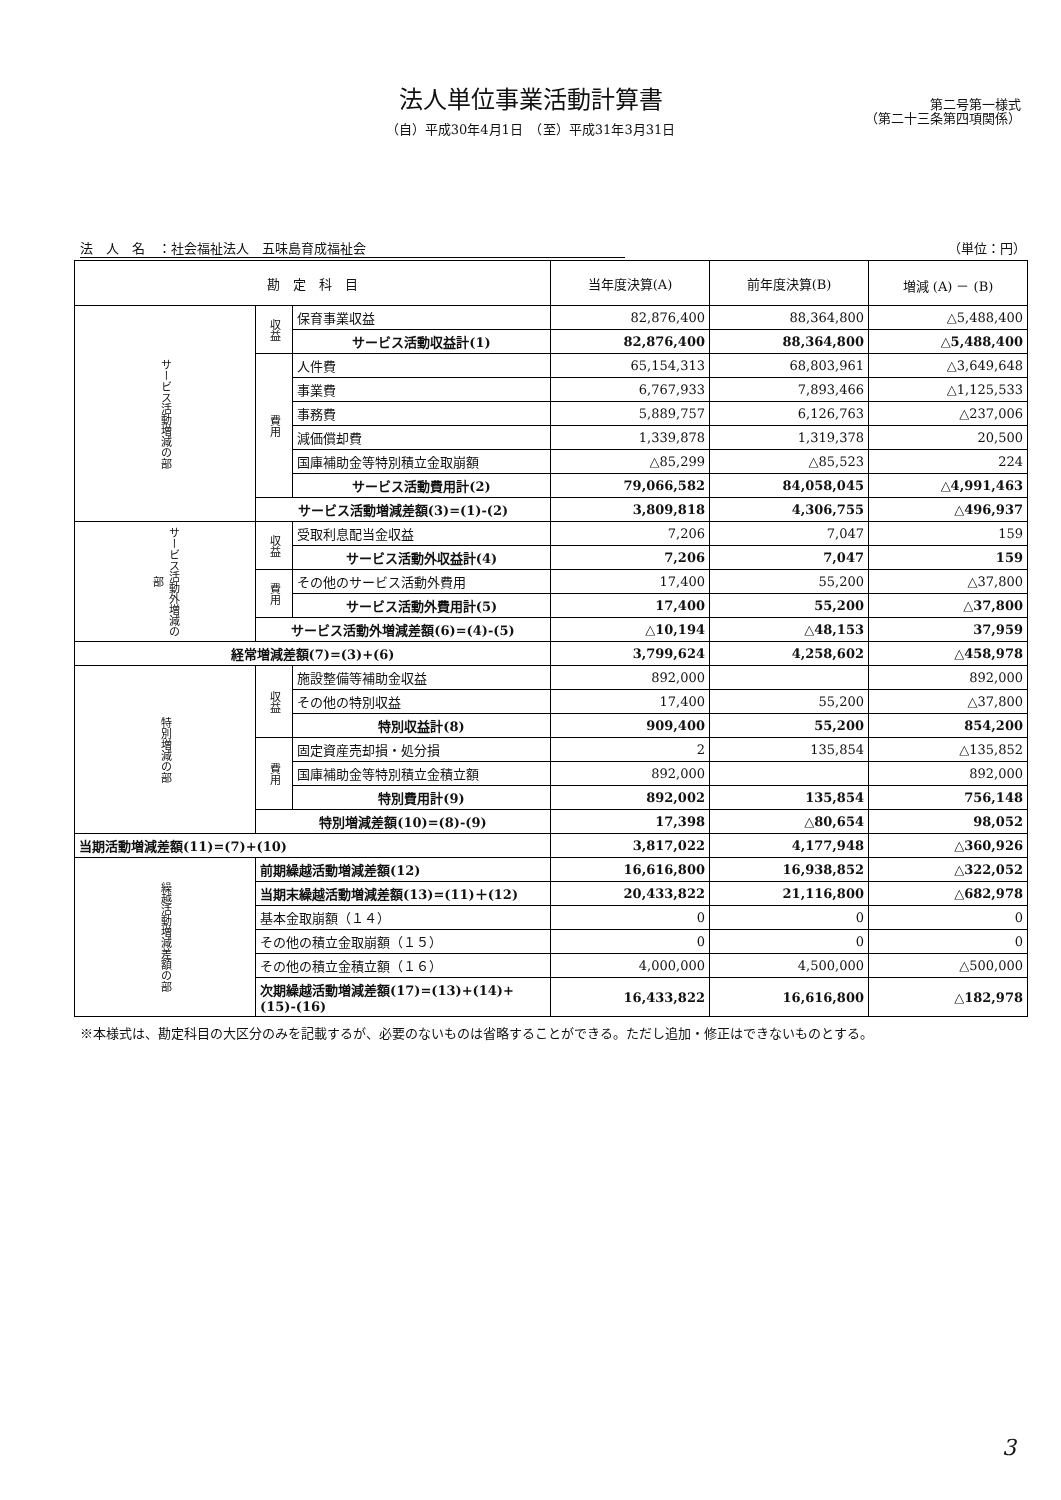法人単位事業活動計算書
（自）平成30年4月1日　（至）平成31年3月31日
第二号第一様式
（第二十三条第四項関係）
法　人　名　：社会福祉法人　五味島育成福祉会 （単位：円）
| 勘 定 科 目 | | | 当年度決算(A) | 前年度決算(B) | 増減 (A) － (B) |
| --- | --- | --- | --- | --- | --- |
| サービス活動増減の部 | 収益 | 保育事業収益 | 82,876,400 | 88,364,800 | △5,488,400 |
| | | サービス活動収益計(1) | 82,876,400 | 88,364,800 | △5,488,400 |
| | 費用 | 人件費 | 65,154,313 | 68,803,961 | △3,649,648 |
| | | 事業費 | 6,767,933 | 7,893,466 | △1,125,533 |
| | | 事務費 | 5,889,757 | 6,126,763 | △237,006 |
| | | 減価償却費 | 1,339,878 | 1,319,378 | 20,500 |
| | | 国庫補助金等特別積立金取崩額 | △85,299 | △85,523 | 224 |
| | | サービス活動費用計(2) | 79,066,582 | 84,058,045 | △4,991,463 |
| | サービス活動増減差額(3)=(1)-(2) | | 3,809,818 | 4,306,755 | △496,937 |
| サービス活動外増減の部 | 収益 | 受取利息配当金収益 | 7,206 | 7,047 | 159 |
| | | サービス活動外収益計(4) | 7,206 | 7,047 | 159 |
| | 費用 | その他のサービス活動外費用 | 17,400 | 55,200 | △37,800 |
| | | サービス活動外費用計(5) | 17,400 | 55,200 | △37,800 |
| | サービス活動外増減差額(6)=(4)-(5) | | △10,194 | △48,153 | 37,959 |
| 経常増減差額(7)=(3)+(6) | | | 3,799,624 | 4,258,602 | △458,978 |
| 特別増減の部 | 収益 | 施設整備等補助金収益 | 892,000 | | 892,000 |
| | | その他の特別収益 | 17,400 | 55,200 | △37,800 |
| | | 特別収益計(8) | 909,400 | 55,200 | 854,200 |
| | 費用 | 固定資産売却損・処分損 | 2 | 135,854 | △135,852 |
| | | 国庫補助金等特別積立金積立額 | 892,000 | | 892,000 |
| | | 特別費用計(9) | 892,002 | 135,854 | 756,148 |
| | 特別増減差額(10)=(8)-(9) | | 17,398 | △80,654 | 98,052 |
| 当期活動増減差額(11)=(7)+(10) | | | 3,817,022 | 4,177,948 | △360,926 |
| 繰越活動増減差額の部 | 前期繰越活動増減差額(12) | | 16,616,800 | 16,938,852 | △322,052 |
| | 当期末繰越活動増減差額(13)=(11)＋(12) | | 20,433,822 | 21,116,800 | △682,978 |
| | 基本金取崩額（１４） | | 0 | 0 | 0 |
| | その他の積立金取崩額（１５） | | 0 | 0 | 0 |
| | その他の積立金積立額（１６） | | 4,000,000 | 4,500,000 | △500,000 |
| | 次期繰越活動増減差額(17)=(13)+(14)+(15)-(16) | | 16,433,822 | 16,616,800 | △182,978 |
※本様式は、勘定科目の大区分のみを記載するが、必要のないものは省略することができる。ただし追加・修正はできないものとする。
3